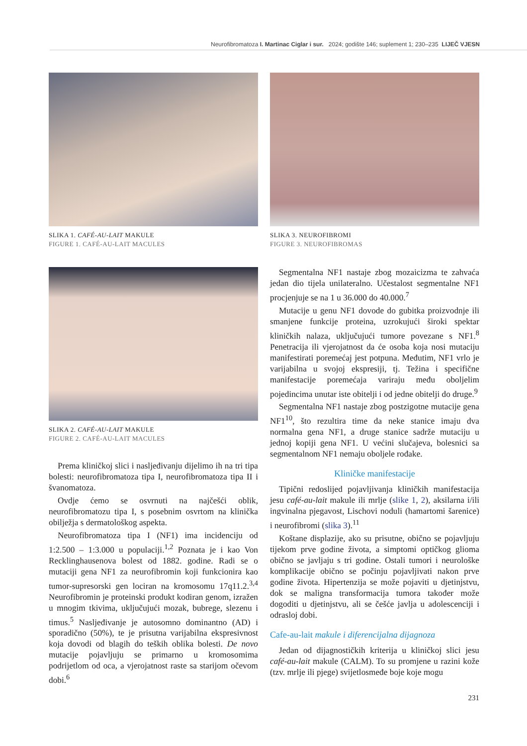Neurofibromatoza I. Martinac Ciglar i sur. 2024; godište 146; suplement 1; 230–235 LIJEČ VJESN
SLIKA 1. CAFÉ-AU-LAIT MAKULE
FIGURE 1. CAFÉ-AU-LAIT MACULES
SLIKA 2. CAFÉ-AU-LAIT MAKULE
FIGURE 2. CAFÉ-AU-LAIT MACULES
Prema kliničkoj slici i nasljeđivanju dijelimo ih na tri tipa bolesti: neurofibromatoza tipa I, neurofibromatoza tipa II i švanomatoza.
Ovdje ćemo se osvrnuti na najčešći oblik, neurofibromatozu tipa I, s posebnim osvrtom na klinička obilježja s dermatološkog aspekta.
Neurofibromatoza tipa I (NF1) ima incidenciju od 1:2.500 – 1:3.000 u populaciji.<sup>1,2</sup> Poznata je i kao Von Recklinghausenova bolest od 1882. godine. Radi se o mutaciji gena NF1 za neurofibromin koji funkcionira kao tumor-supresorski gen lociran na kromosomu 17q11.2.<sup>3,4</sup> Neurofibromin je proteinski produkt kodiran genom, izražen u mnogim tkivima, uključujući mozak, bubrege, slezenu i timus.<sup>5</sup> Nasljeđivanje je autosomno dominantno (AD) i sporadično (50%), te je prisutna varijabilna ekspresivnost koja dovodi od blagih do teških oblika bolesti. De novo mutacije pojavljuju se primarno u kromosomima podrijetlom od oca, a vjerojatnost raste sa starijom očevom dobi.<sup>6</sup>
SLIKA 3. NEUROFIBROMI
FIGURE 3. NEUROFIBROMAS
Segmentalna NF1 nastaje zbog mozaicizma te zahvaća jedan dio tijela unilateralno. Učestalost segmentalne NF1 procjenjuje se na 1 u 36.000 do 40.000.<sup>7</sup>
Mutacije u genu NF1 dovode do gubitka proizvodnje ili smanjene funkcije proteina, uzrokujući široki spektar kliničkih nalaza, uključujući tumore povezane s NF1.<sup>8</sup> Penetracija ili vjerojatnost da će osoba koja nosi mutaciju manifestirati poremećaj jest potpuna. Međutim, NF1 vrlo je varijabilna u svojoj ekspresiji, tj. Težina i specifične manifestacije poremećaja variraju među oboljelim pojedincima unutar iste obitelji i od jedne obitelji do druge.<sup>9</sup>
Segmentalna NF1 nastaje zbog postzigotne mutacije gena NF1<sup>10</sup>, što rezultira time da neke stanice imaju dva normalna gena NF1, a druge stanice sadrže mutaciju u jednoj kopiji gena NF1. U većini slučajeva, bolesnici sa segmentalnom NF1 nemaju oboljele rođake.
Kliničke manifestacije
Tipični redoslijed pojavljivanja kliničkih manifestacija jesu café-au-lait makule ili mrlje (slike 1, 2), aksilarna i/ili ingvinalna pjegavost, Lischovi noduli (hamartomi šarenice) i neurofibromi (slika 3).<sup>11</sup>
Koštane displazije, ako su prisutne, obično se pojavljuju tijekom prve godine života, a simptomi optičkog glioma obično se javljaju s tri godine. Ostali tumori i neurološke komplikacije obično se počinju pojavljivati nakon prve godine života. Hipertenzija se može pojaviti u djetinjstvu, dok se maligna transformacija tumora također može dogoditi u djetinjstvu, ali se češće javlja u adolescenciji i odrasloj dobi.
Cafe-au-lait makule i diferencijalna dijagnoza
Jedan od dijagnostičkih kriterija u kliničkoj slici jesu café-au-lait makule (CALM). To su promjene u razini kože (tzv. mrlje ili pjege) svijetlosmeđe boje koje mogu
231